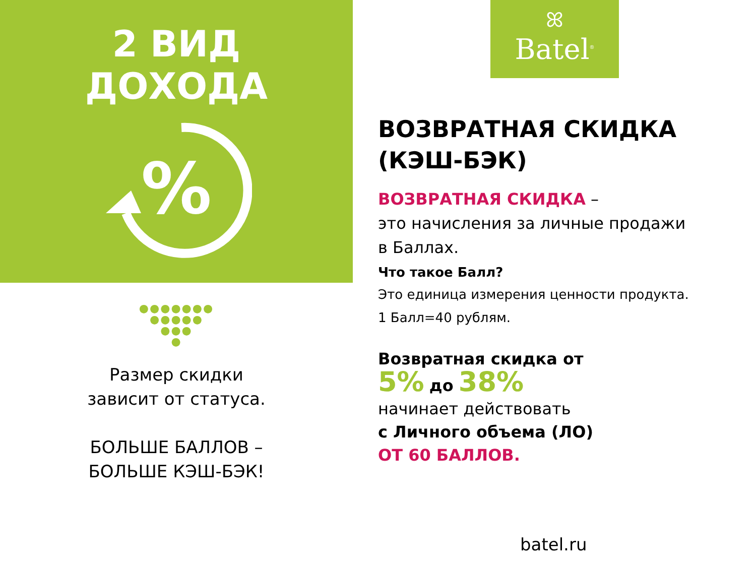2 ВИД
ДОХОДА
%
●●●●●●●
●●●●●
●●●
●
Размер скидки
зависит от статуса.
БОЛЬШЕ БАЛЛОВ –
БОЛЬШЕ КЭШ-БЭК!
ꕤ
Batel<sup>®</sup>
ВОЗВРАТНАЯ СКИДКА
(КЭШ-БЭК)
ВОЗВРАТНАЯ СКИДКА –
это начисления за личные продажи
в Баллах.
Что такое Балл?
Это единица измерения ценности продукта.
1 Балл=40 рублям.
Возвратная скидка от
5% до 38%
начинает действовать
с Личного объема (ЛО)
ОТ 60 БАЛЛОВ.
batel.ru